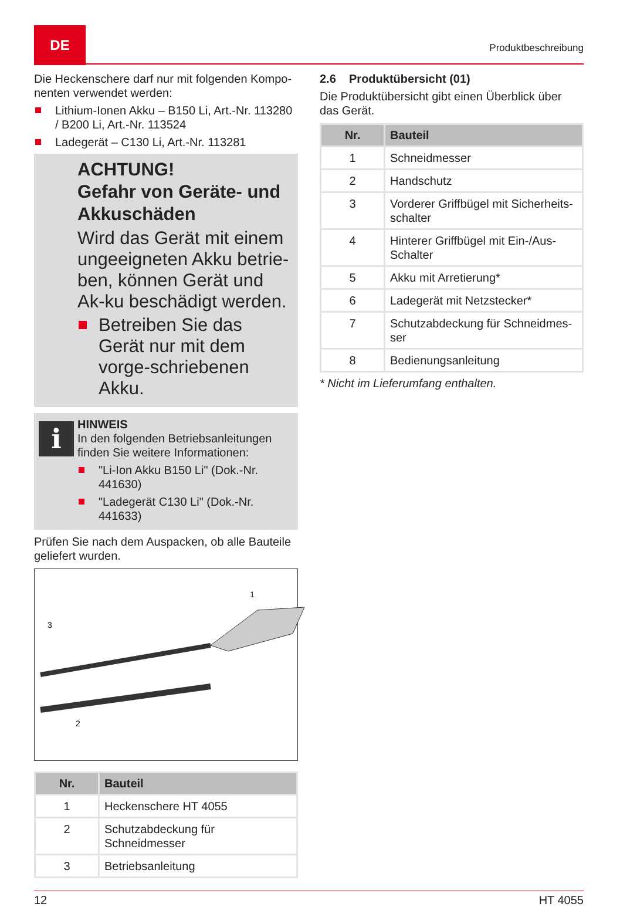DE
Produktbeschreibung
Die Heckenschere darf nur mit folgenden Kompo-nenten verwendet werden:
Lithium-Ionen Akku – B150 Li, Art.-Nr. 113280 / B200 Li, Art.-Nr. 113524
Ladegerät – C130 Li, Art.-Nr. 113281
ACHTUNG!
Gefahr von Geräte- und Akkuschäden
Wird das Gerät mit einem ungeeigneten Akku betrie-ben, können Gerät und Ak-ku beschädigt werden.
Betreiben Sie das Gerät nur mit dem vorge-schriebenen Akku.
i
HINWEIS
In den folgenden Betriebsanleitungen finden Sie weitere Informationen:
"Li-Ion Akku B150 Li" (Dok.-Nr. 441630)
"Ladegerät C130 Li" (Dok.-Nr. 441633)
Prüfen Sie nach dem Auspacken, ob alle Bauteile geliefert wurden.
3
1
2
| Nr. | Bauteil |
| --- | --- |
| 1 | Heckenschere HT 4055 |
| 2 | Schutzabdeckung für Schneidmesser |
| 3 | Betriebsanleitung |
2.6 Produktübersicht (01)
Die Produktübersicht gibt einen Überblick über das Gerät.
| Nr. | Bauteil |
| --- | --- |
| 1 | Schneidmesser |
| 2 | Handschutz |
| 3 | Vorderer Griffbügel mit Sicherheits-schalter |
| 4 | Hinterer Griffbügel mit Ein-/Aus-Schalter |
| 5 | Akku mit Arretierung* |
| 6 | Ladegerät mit Netzstecker* |
| 7 | Schutzabdeckung für Schneidmes-ser |
| 8 | Bedienungsanleitung |
* Nicht im Lieferumfang enthalten.
12 HT 4055